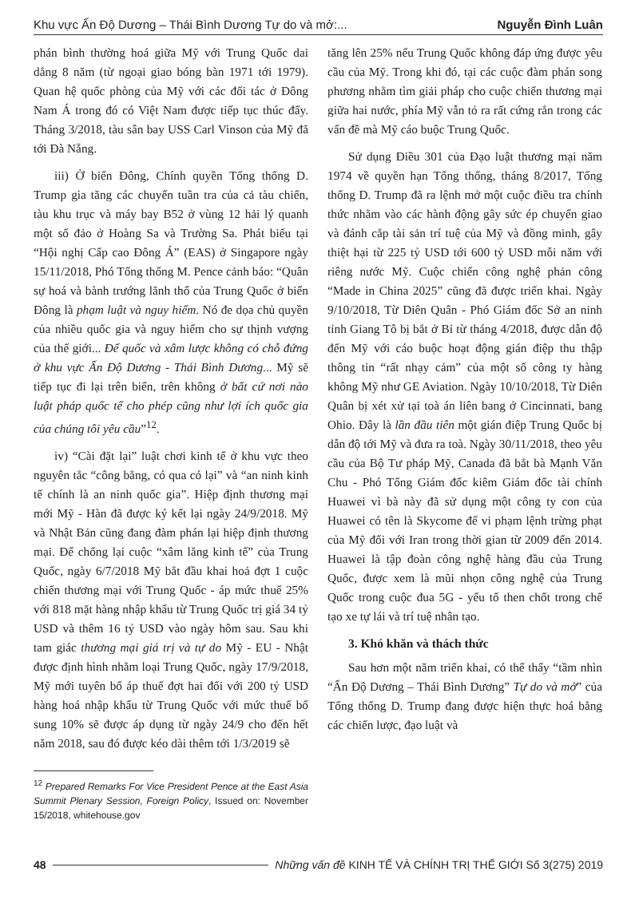Khu vực Ấn Độ Dương – Thái Bình Dương Tự do và mở:... Nguyễn Đình Luân
phán bình thường hoá giữa Mỹ với Trung Quốc dai dẳng 8 năm (từ ngoại giao bóng bàn 1971 tới 1979). Quan hệ quốc phòng của Mỹ với các đối tác ở Đông Nam Á trong đó có Việt Nam được tiếp tục thúc đẩy. Tháng 3/2018, tàu sân bay USS Carl Vinson của Mỹ đã tới Đà Nẵng.
iii) Ở biển Đông, Chính quyền Tổng thống D. Trump gia tăng các chuyến tuần tra của cả tàu chiến, tàu khu trục và máy bay B52 ở vùng 12 hải lý quanh một số đảo ở Hoàng Sa và Trường Sa. Phát biểu tại “Hội nghị Cấp cao Đông Á” (EAS) ở Singapore ngày 15/11/2018, Phó Tổng thống M. Pence cảnh báo: “Quân sự hoá và bành trướng lãnh thổ của Trung Quốc ở biển Đông là phạm luật và nguy hiểm. Nó đe dọa chủ quyền của nhiều quốc gia và nguy hiểm cho sự thịnh vượng của thế giới... Đế quốc và xâm lược không có chỗ đứng ở khu vực Ấn Độ Dương - Thái Bình Dương... Mỹ sẽ tiếp tục đi lại trên biển, trên không ở bất cứ nơi nào luật pháp quốc tế cho phép cũng như lợi ích quốc gia của chúng tôi yêu cầu”<sup>12</sup>.
iv) “Cài đặt lại” luật chơi kinh tế ở khu vực theo nguyên tắc “công bằng, có qua có lại” và “an ninh kinh tế chính là an ninh quốc gia”. Hiệp định thương mại mới Mỹ - Hàn đã được ký kết lại ngày 24/9/2018. Mỹ và Nhật Bản cũng đang đàm phán lại hiệp định thương mại. Để chống lại cuộc “xâm lăng kinh tế” của Trung Quốc, ngày 6/7/2018 Mỹ bắt đầu khai hoả đợt 1 cuộc chiến thương mại với Trung Quốc - áp mức thuế 25% với 818 mặt hàng nhập khẩu từ Trung Quốc trị giá 34 tỷ USD và thêm 16 tỷ USD vào ngày hôm sau. Sau khi tam giác thương mại giá trị và tự do Mỹ - EU - Nhật được định hình nhằm loại Trung Quốc, ngày 17/9/2018, Mỹ mới tuyên bố áp thuế đợt hai đối với 200 tỷ USD hàng hoá nhập khẩu từ Trung Quốc với mức thuế bổ sung 10% sẽ được áp dụng từ ngày 24/9 cho đến hết năm 2018, sau đó được kéo dài thêm tới 1/3/2019 sẽ
<sup>12</sup> Prepared Remarks For Vice President Pence at the East Asia Summit Plenary Session, Foreign Policy, Issued on: November 15/2018, whitehouse.gov
tăng lên 25% nếu Trung Quốc không đáp ứng được yêu cầu của Mỹ. Trong khi đó, tại các cuộc đàm phán song phương nhằm tìm giải pháp cho cuộc chiến thương mại giữa hai nước, phía Mỹ vẫn tỏ ra rất cứng rắn trong các vấn đề mà Mỹ cáo buộc Trung Quốc.
Sử dụng Điều 301 của Đạo luật thương mại năm 1974 về quyền hạn Tổng thống, tháng 8/2017, Tổng thống D. Trump đã ra lệnh mở một cuộc điều tra chính thức nhằm vào các hành động gây sức ép chuyển giao và đánh cắp tài sản trí tuệ của Mỹ và đồng minh, gây thiệt hại từ 225 tỷ USD tới 600 tỷ USD mỗi năm với riêng nước Mỹ. Cuộc chiến công nghệ phản công “Made in China 2025” cũng đã được triển khai. Ngày 9/10/2018, Từ Diên Quân - Phó Giám đốc Sở an ninh tỉnh Giang Tô bị bắt ở Bỉ từ tháng 4/2018, được dẫn độ đến Mỹ với cáo buộc hoạt động gián điệp thu thập thông tin “rất nhạy cảm” của một số công ty hàng không Mỹ như GE Aviation. Ngày 10/10/2018, Từ Diên Quân bị xét xử tại toà án liên bang ở Cincinnati, bang Ohio. Đây là lần đầu tiên một gián điệp Trung Quốc bị dẫn độ tới Mỹ và đưa ra toà. Ngày 30/11/2018, theo yêu cầu của Bộ Tư pháp Mỹ, Canada đã bắt bà Mạnh Văn Chu - Phó Tổng Giám đốc kiêm Giám đốc tài chính Huawei vì bà này đã sử dụng một công ty con của Huawei có tên là Skycome để vi phạm lệnh trừng phạt của Mỹ đối với Iran trong thời gian từ 2009 đến 2014. Huawei là tập đoàn công nghệ hàng đầu của Trung Quốc, được xem là mũi nhọn công nghệ của Trung Quốc trong cuộc đua 5G - yếu tố then chốt trong chế tạo xe tự lái và trí tuệ nhân tạo.
3. Khó khăn và thách thức
Sau hơn một năm triển khai, có thể thấy “tầm nhìn “Ấn Độ Dương – Thái Bình Dương” Tự do và mở” của Tổng thống D. Trump đang được hiện thực hoá bằng các chiến lược, đạo luật và
48 Những vấn đề KINH TẾ VÀ CHÍNH TRỊ THẾ GIỚI Số 3(275) 2019